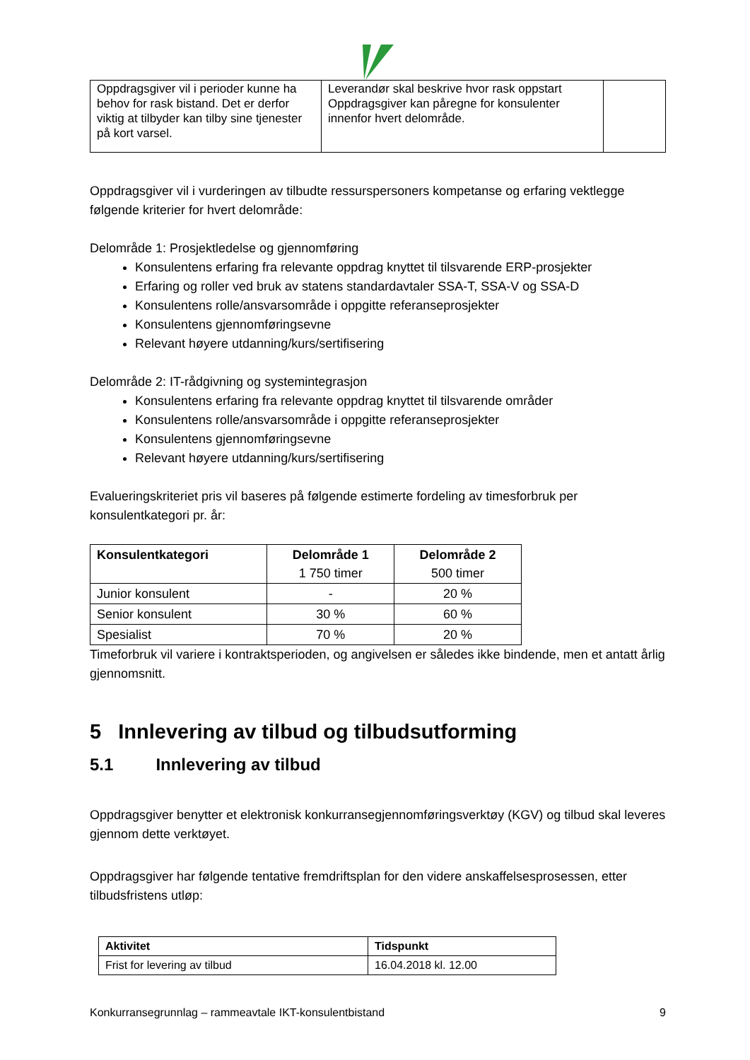| Oppdragsgiver vil i perioder kunne ha behov for rask bistand. Det er derfor viktig at tilbyder kan tilby sine tjenester på kort varsel. | Leverandør skal beskrive hvor rask oppstart Oppdragsgiver kan påregne for konsulenter innenfor hvert delområde. | |
Oppdragsgiver vil i vurderingen av tilbudte ressurspersoners kompetanse og erfaring vektlegge følgende kriterier for hvert delområde:
Delområde 1: Prosjektledelse og gjennomføring
Konsulentens erfaring fra relevante oppdrag knyttet til tilsvarende ERP-prosjekter
Erfaring og roller ved bruk av statens standardavtaler SSA-T, SSA-V og SSA-D
Konsulentens rolle/ansvarsområde i oppgitte referanseprosjekter
Konsulentens gjennomføringsevne
Relevant høyere utdanning/kurs/sertifisering
Delområde 2: IT-rådgivning og systemintegrasjon
Konsulentens erfaring fra relevante oppdrag knyttet til tilsvarende områder
Konsulentens rolle/ansvarsområde i oppgitte referanseprosjekter
Konsulentens gjennomføringsevne
Relevant høyere utdanning/kurs/sertifisering
Evalueringskriteriet pris vil baseres på følgende estimerte fordeling av timesforbruk per konsulentkategori pr. år:
| Konsulentkategori | Delområde 1 1 750 timer | Delområde 2 500 timer |
| --- | --- | --- |
| Junior konsulent | - | 20 % |
| Senior konsulent | 30 % | 60 % |
| Spesialist | 70 % | 20 % |
Timeforbruk vil variere i kontraktsperioden, og angivelsen er således ikke bindende, men et antatt årlig gjennomsnitt.
5 Innlevering av tilbud og tilbudsutforming
5.1 Innlevering av tilbud
Oppdragsgiver benytter et elektronisk konkurransegjennomføringsverktøy (KGV) og tilbud skal leveres gjennom dette verktøyet.
Oppdragsgiver har følgende tentative fremdriftsplan for den videre anskaffelsesprosessen, etter tilbudsfristens utløp:
| Aktivitet | Tidspunkt |
| --- | --- |
| Frist for levering av tilbud | 16.04.2018 kl. 12.00 |
Konkurransegrunnlag – rammeavtale IKT-konsulentbistand 9